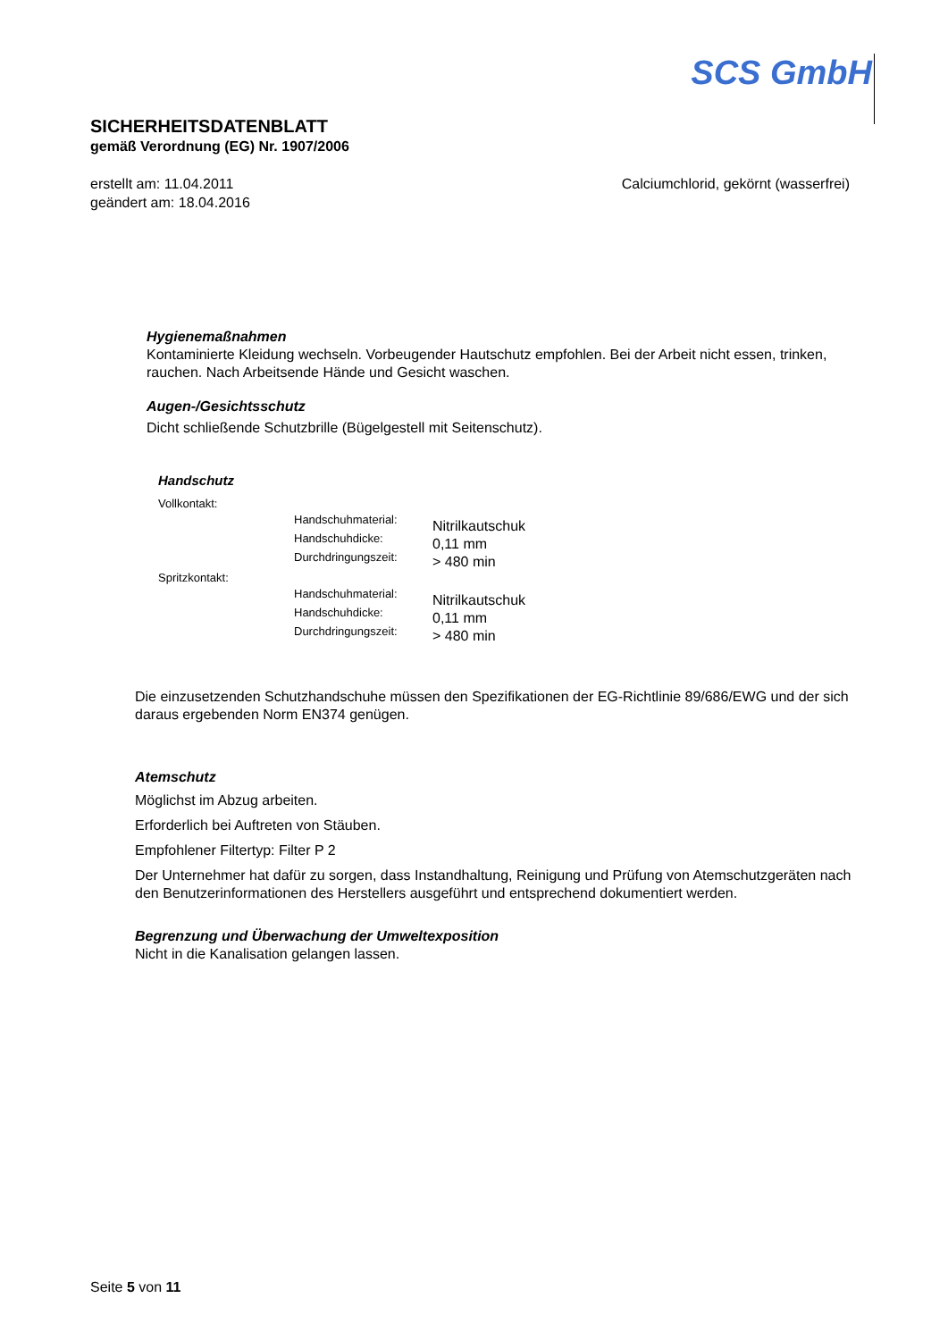SCS GmbH
SICHERHEITSDATENBLATT
gemäß Verordnung (EG) Nr. 1907/2006
erstellt am: 11.04.2011
geändert am: 18.04.2016
Calciumchlorid, gekörnt (wasserfrei)
Hygienemaßnahmen
Kontaminierte Kleidung wechseln. Vorbeugender Hautschutz empfohlen. Bei der Arbeit nicht essen, trinken, rauchen. Nach Arbeitsende Hände und Gesicht waschen.
Augen-/Gesichtsschutz
Dicht schließende Schutzbrille (Bügelgestell mit Seitenschutz).
Handschutz
Vollkontakt:
Handschuhmaterial:
Handschuhdicke:
Durchdringungszeit:
Nitrilkautschuk
0,11 mm
> 480 min
Spritzkontakt:
Handschuhmaterial:
Handschuhdicke:
Durchdringungszeit:
Nitrilkautschuk
0,11 mm
> 480 min
Die einzusetzenden Schutzhandschuhe müssen den Spezifikationen der EG-Richtlinie 89/686/EWG und der sich daraus ergebenden Norm EN374 genügen.
Atemschutz
Möglichst im Abzug arbeiten.
Erforderlich bei Auftreten von Stäuben.
Empfohlener Filtertyp: Filter P 2
Der Unternehmer hat dafür zu sorgen, dass Instandhaltung, Reinigung und Prüfung von Atemschutzgeräten nach den Benutzerinformationen des Herstellers ausgeführt und entsprechend dokumentiert werden.
Begrenzung und Überwachung der Umweltexposition
Nicht in die Kanalisation gelangen lassen.
Seite 5 von 11